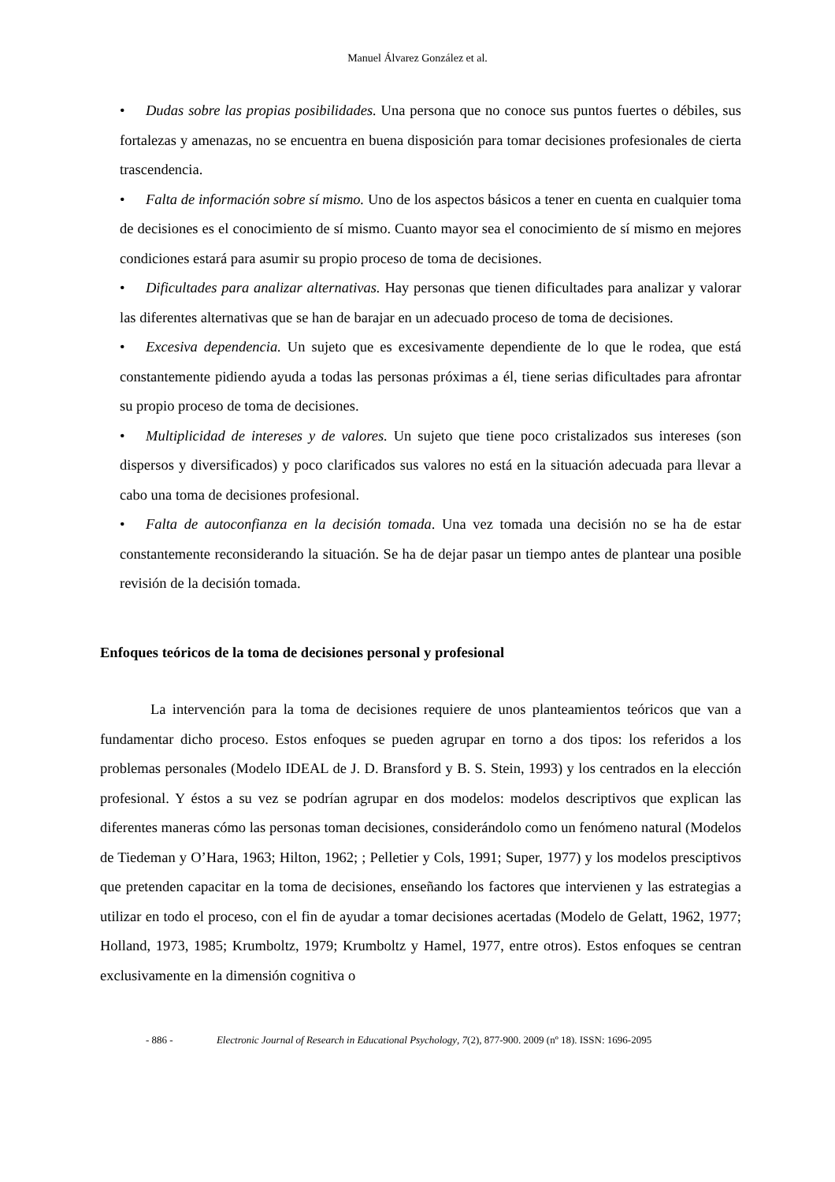Manuel Álvarez González et al.
• Dudas sobre las propias posibilidades. Una persona que no conoce sus puntos fuertes o débiles, sus fortalezas y amenazas, no se encuentra en buena disposición para tomar decisiones profesionales de cierta trascendencia.
• Falta de información sobre sí mismo. Uno de los aspectos básicos a tener en cuenta en cualquier toma de decisiones es el conocimiento de sí mismo. Cuanto mayor sea el conocimiento de sí mismo en mejores condiciones estará para asumir su propio proceso de toma de decisiones.
• Dificultades para analizar alternativas. Hay personas que tienen dificultades para analizar y valorar las diferentes alternativas que se han de barajar en un adecuado proceso de toma de decisiones.
• Excesiva dependencia. Un sujeto que es excesivamente dependiente de lo que le rodea, que está constantemente pidiendo ayuda a todas las personas próximas a él, tiene serias dificultades para afrontar su propio proceso de toma de decisiones.
• Multiplicidad de intereses y de valores. Un sujeto que tiene poco cristalizados sus intereses (son dispersos y diversificados) y poco clarificados sus valores no está en la situación adecuada para llevar a cabo una toma de decisiones profesional.
• Falta de autoconfianza en la decisión tomada. Una vez tomada una decisión no se ha de estar constantemente reconsiderando la situación. Se ha de dejar pasar un tiempo antes de plantear una posible revisión de la decisión tomada.
Enfoques teóricos de la toma de decisiones personal y profesional
La intervención para la toma de decisiones requiere de unos planteamientos teóricos que van a fundamentar dicho proceso. Estos enfoques se pueden agrupar en torno a dos tipos: los referidos a los problemas personales (Modelo IDEAL de J. D. Bransford y B. S. Stein, 1993) y los centrados en la elección profesional. Y éstos a su vez se podrían agrupar en dos modelos: modelos descriptivos que explican las diferentes maneras cómo las personas toman decisiones, considerándolo como un fenómeno natural (Modelos de Tiedeman y O’Hara, 1963; Hilton, 1962; ; Pelletier y Cols, 1991; Super, 1977) y los modelos presciptivos que pretenden capacitar en la toma de decisiones, enseñando los factores que intervienen y las estrategias a utilizar en todo el proceso, con el fin de ayudar a tomar decisiones acertadas (Modelo de Gelatt, 1962, 1977; Holland, 1973, 1985; Krumboltz, 1979; Krumboltz y Hamel, 1977, entre otros). Estos enfoques se centran exclusivamente en la dimensión cognitiva o
- 886 - Electronic Journal of Research in Educational Psychology, 7(2), 877-900. 2009 (nº 18). ISSN: 1696-2095